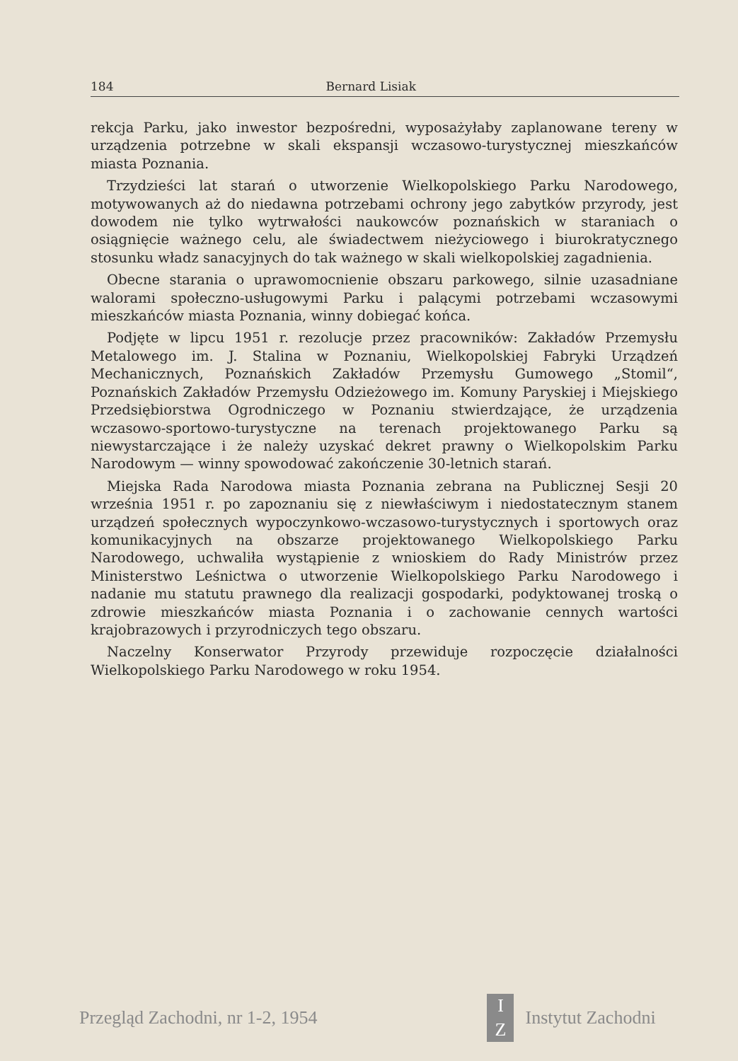184 Bernard Lisiak
rekcja Parku, jako inwestor bezpośredni, wyposażyłaby zaplanowane tereny w urządzenia potrzebne w skali ekspansji wczasowo-turystycznej mieszkańców miasta Poznania.
Trzydzieści lat starań o utworzenie Wielkopolskiego Parku Narodowego, motywowanych aż do niedawna potrzebami ochrony jego zabytków przyrody, jest dowodem nie tylko wytrwałości naukowców poznańskich w staraniach o osiągnięcie ważnego celu, ale świadectwem nieżyciowego i biurokratycznego stosunku władz sanacyjnych do tak ważnego w skali wielkopolskiej zagadnienia.
Obecne starania o uprawomocnienie obszaru parkowego, silnie uzasadniane walorami społeczno-usługowymi Parku i palącymi potrzebami wczasowymi mieszkańców miasta Poznania, winny dobiegać końca.
Podjęte w lipcu 1951 r. rezolucje przez pracowników: Zakładów Przemysłu Metalowego im. J. Stalina w Poznaniu, Wielkopolskiej Fabryki Urządzeń Mechanicznych, Poznańskich Zakładów Przemysłu Gumowego „Stomil“, Poznańskich Zakładów Przemysłu Odzieżowego im. Komuny Paryskiej i Miejskiego Przedsiębiorstwa Ogrodniczego w Poznaniu stwierdzające, że urządzenia wczasowo-sportowo-turystyczne na terenach projektowanego Parku są niewystarczające i że należy uzyskać dekret prawny o Wielkopolskim Parku Narodowym — winny spowodować zakończenie 30-letnich starań.
Miejska Rada Narodowa miasta Poznania zebrana na Publicznej Sesji 20 września 1951 r. po zapoznaniu się z niewłaściwym i niedostatecznym stanem urządzeń społecznych wypoczynkowo-wczasowo-turystycznych i sportowych oraz komunikacyjnych na obszarze projektowanego Wielkopolskiego Parku Narodowego, uchwaliła wystąpienie z wnioskiem do Rady Ministrów przez Ministerstwo Leśnictwa o utworzenie Wielkopolskiego Parku Narodowego i nadanie mu statutu prawnego dla realizacji gospodarki, podyktowanej troską o zdrowie mieszkańców miasta Poznania i o zachowanie cennych wartości krajobrazowych i przyrodniczych tego obszaru.
Naczelny Konserwator Przyrody przewiduje rozpoczęcie działalności Wielkopolskiego Parku Narodowego w roku 1954.
Przegląd Zachodni, nr 1-2, 1954
I
Z
Instytut Zachodni